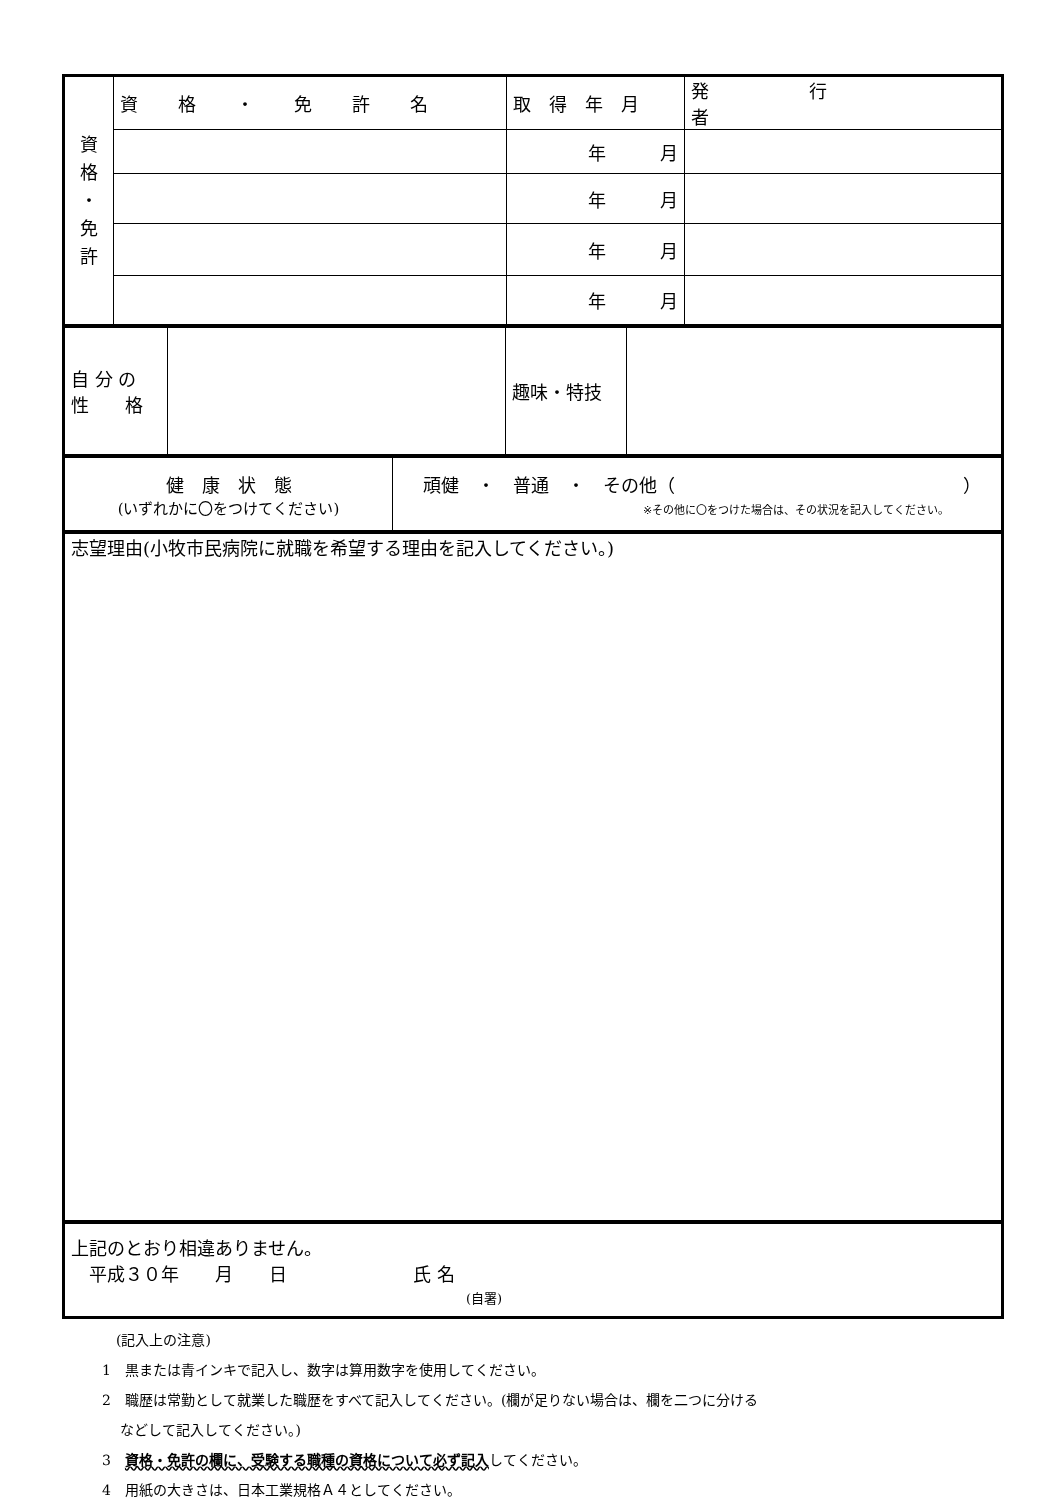| 資 格 ・ 免 許 | 資格・免許名 | 取得年月 | 発行者 |
| | | 年 月 | |
| | | 年 月 | |
| | | 年 月 | |
| | | 年 月 | |
| 自 分 の 性 格 | | 趣味・特技 | |
| 健 康 状 態 (いずれかに〇をつけてください) | 頑健 ・ 普通 ・ その他（ ） ※その他に〇をつけた場合は、その状況を記入してください。 |
| 志望理由(小牧市民病院に就職を希望する理由を記入してください。) |
| 上記のとおり相違ありません。 平成３０年 月 日 氏 名 (自署) |
　(記入上の注意)
1　黒または青インキで記入し、数字は算用数字を使用してください。
2　職歴は常勤として就業した職歴をすべて記入してください。(欄が足りない場合は、欄を二つに分ける
　 などして記入してください。)
3　資格・免許の欄に、受験する職種の資格について必ず記入してください。
4　用紙の大きさは、日本工業規格Ａ４としてください。